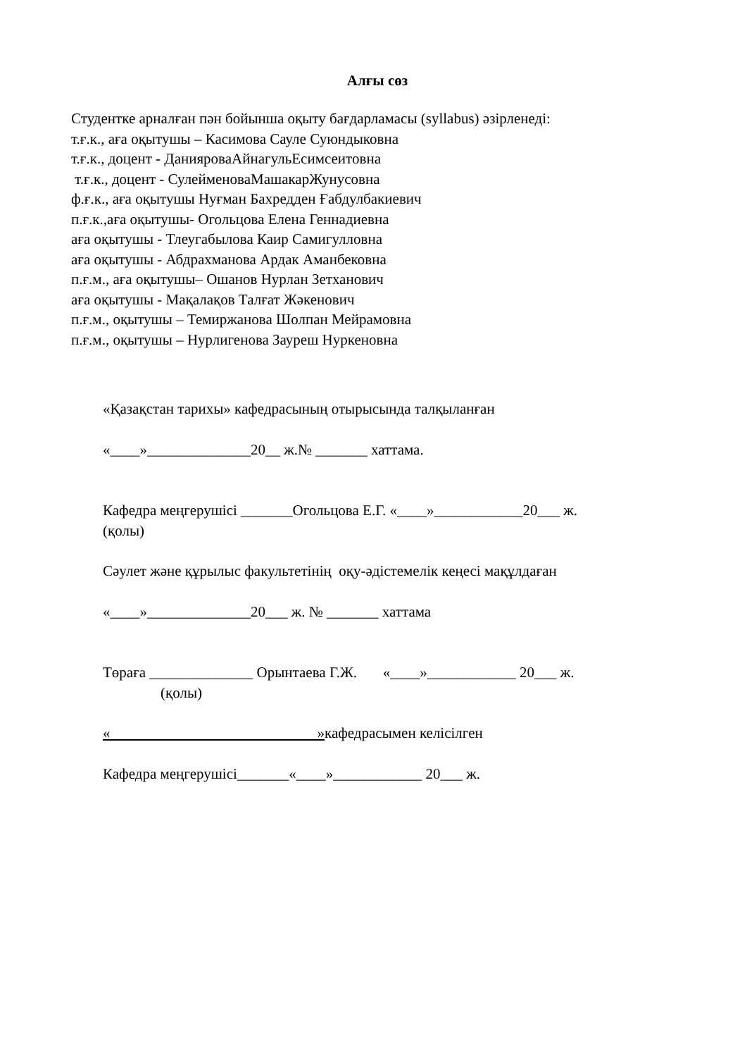Алғы сөз
Студентке арналған пән бойынша оқыту бағдарламасы (syllabus) әзірленеді:
т.ғ.к., аға оқытушы – Касимова Сауле Суюндыковна
т.ғ.к., доцент - ДанияроваАйнагульЕсимсеитовна
т.ғ.к., доцент - СулейменоваМашакарЖунусовна
ф.ғ.к., аға оқытушы Нуғман Бахредден Ғабдулбакиевич
п.ғ.к.,аға оқытушы- Огольцова Елена Геннадиевна
аға оқытушы - Тлеугабылова Каир Самигулловна
аға оқытушы - Абдрахманова Ардак Аманбековна
п.ғ.м., аға оқытушы– Ошанов Нурлан Зетханович
аға оқытушы - Мақалақов Талғат Жәкенович
п.ғ.м., оқытушы – Темиржанова Шолпан Мейрамовна
п.ғ.м., оқытушы – Нурлигенова Заурeш Нуркеновна
«Қазақстан тарихы» кафедрасының отырысында талқыланған
«____»______________20__ ж.№ _______ хаттама.
Кафедра меңгерушісі _______Огольцова Е.Г. «____»____________20___ ж.
(қолы)
Сәулет және құрылыс факультетінің оқу-әдістемелік кеңесі мақұлдаған
«____»______________20___ ж. № _______ хаттама
Төраға ______________ Орынтаева Г.Ж. «____»____________ 20___ ж.
(қолы)
« »кафедрасымен келісілген
Кафедра меңгерушісі_______«____»____________ 20___ ж.